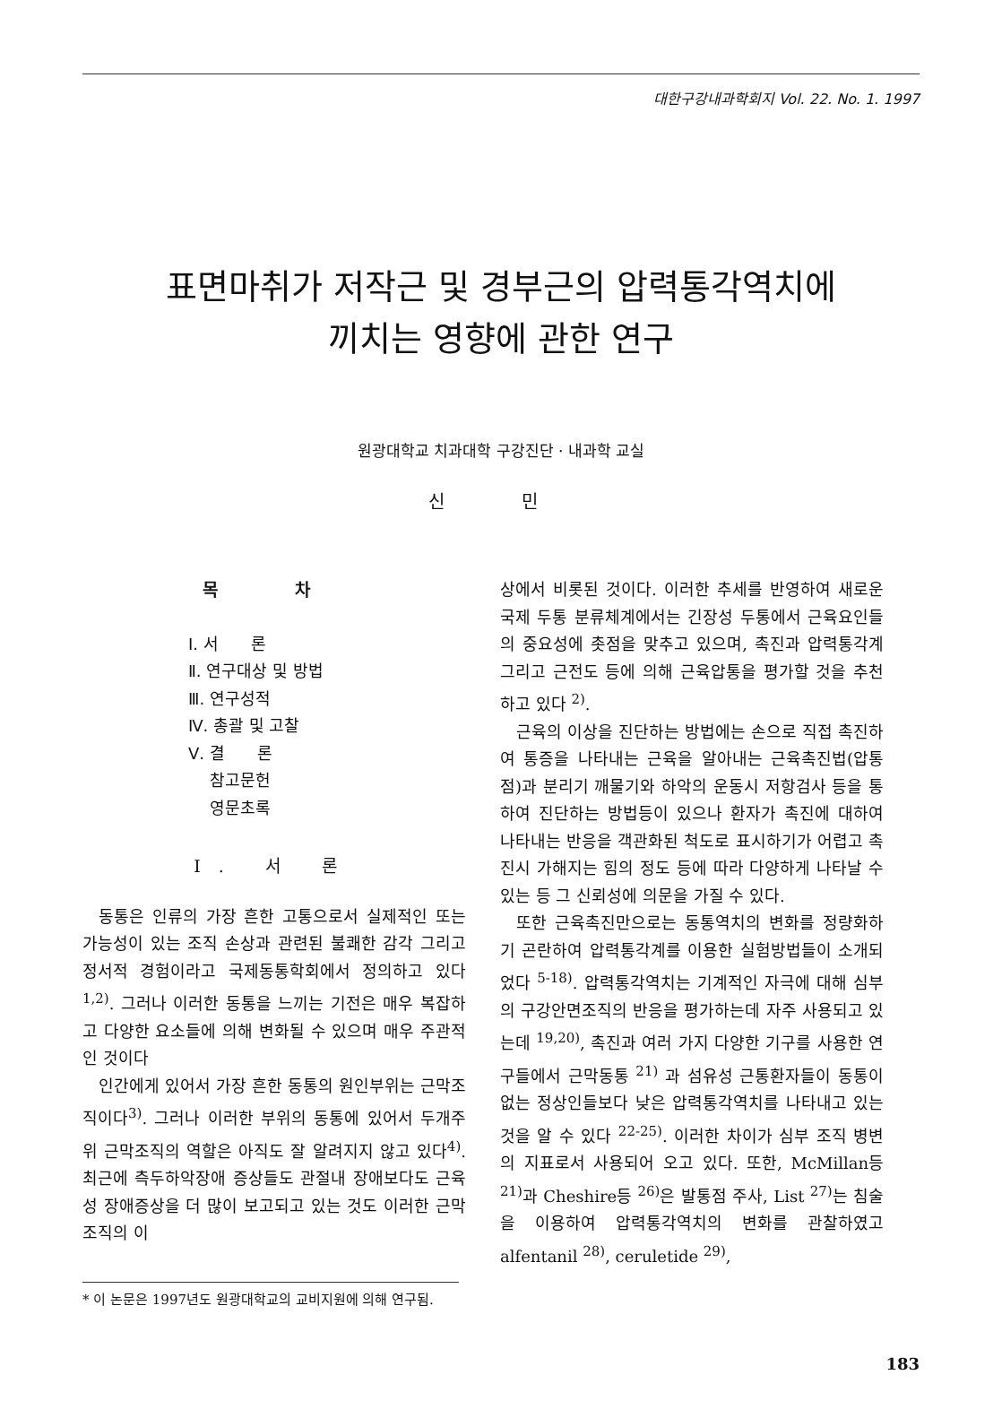대한구강내과학회지 Vol. 22. No. 1. 1997
표면마취가 저작근 및 경부근의 압력통각역치에
끼치는 영향에 관한 연구
원광대학교 치과대학 구강진단 · 내과학 교실
신 민
목 차
Ⅰ. 서　　론
Ⅱ. 연구대상 및 방법
Ⅲ. 연구성적
Ⅳ. 총괄 및 고찰
Ⅴ. 결　　론
　 참고문헌
　 영문초록
Ⅰ. 서 론
동통은 인류의 가장 흔한 고통으로서 실제적인 또는 가능성이 있는 조직 손상과 관련된 불쾌한 감각 그리고 정서적 경험이라고 국제동통학회에서 정의하고 있다<sup>1,2)</sup>. 그러나 이러한 동통을 느끼는 기전은 매우 복잡하고 다양한 요소들에 의해 변화될 수 있으며 매우 주관적인 것이다
인간에게 있어서 가장 흔한 동통의 원인부위는 근막조직이다<sup>3)</sup>. 그러나 이러한 부위의 동통에 있어서 두개주위 근막조직의 역할은 아직도 잘 알려지지 않고 있다<sup>4)</sup>. 최근에 측두하악장애 증상들도 관절내 장애보다도 근육성 장애증상을 더 많이 보고되고 있는 것도 이러한 근막조직의 이
* 이 논문은 1997년도 원광대학교의 교비지원에 의해 연구됨.
상에서 비롯된 것이다. 이러한 추세를 반영하여 새로운 국제 두통 분류체계에서는 긴장성 두통에서 근육요인들의 중요성에 촛점을 맞추고 있으며, 촉진과 압력통각계 그리고 근전도 등에 의해 근육압통을 평가할 것을 추천하고 있다 <sup>2)</sup>.
근육의 이상을 진단하는 방법에는 손으로 직접 촉진하여 통증을 나타내는 근육을 알아내는 근육촉진법(압통점)과 분리기 깨물기와 하악의 운동시 저항검사 등을 통하여 진단하는 방법등이 있으나 환자가 촉진에 대하여 나타내는 반응을 객관화된 척도로 표시하기가 어렵고 촉진시 가해지는 힘의 정도 등에 따라 다양하게 나타날 수 있는 등 그 신뢰성에 의문을 가질 수 있다.
또한 근육촉진만으로는 동통역치의 변화를 정량화하기 곤란하여 압력통각계를 이용한 실험방법들이 소개되었다 <sup>5-18)</sup>. 압력통각역치는 기계적인 자극에 대해 심부의 구강안면조직의 반응을 평가하는데 자주 사용되고 있는데 <sup>19,20)</sup>, 촉진과 여러 가지 다양한 기구를 사용한 연구들에서 근막동통 <sup>21)</sup> 과 섬유성 근통환자들이 동통이 없는 정상인들보다 낮은 압력통각역치를 나타내고 있는 것을 알 수 있다 <sup>22-25)</sup>. 이러한 차이가 심부 조직 병변의 지표로서 사용되어 오고 있다. 또한, McMillan등 <sup>21)</sup>과 Cheshire등 <sup>26)</sup>은 발통점 주사, List <sup>27)</sup>는 침술을 이용하여 압력통각역치의 변화를 관찰하였고 alfentanil <sup>28)</sup>, ceruletide <sup>29)</sup>,
183